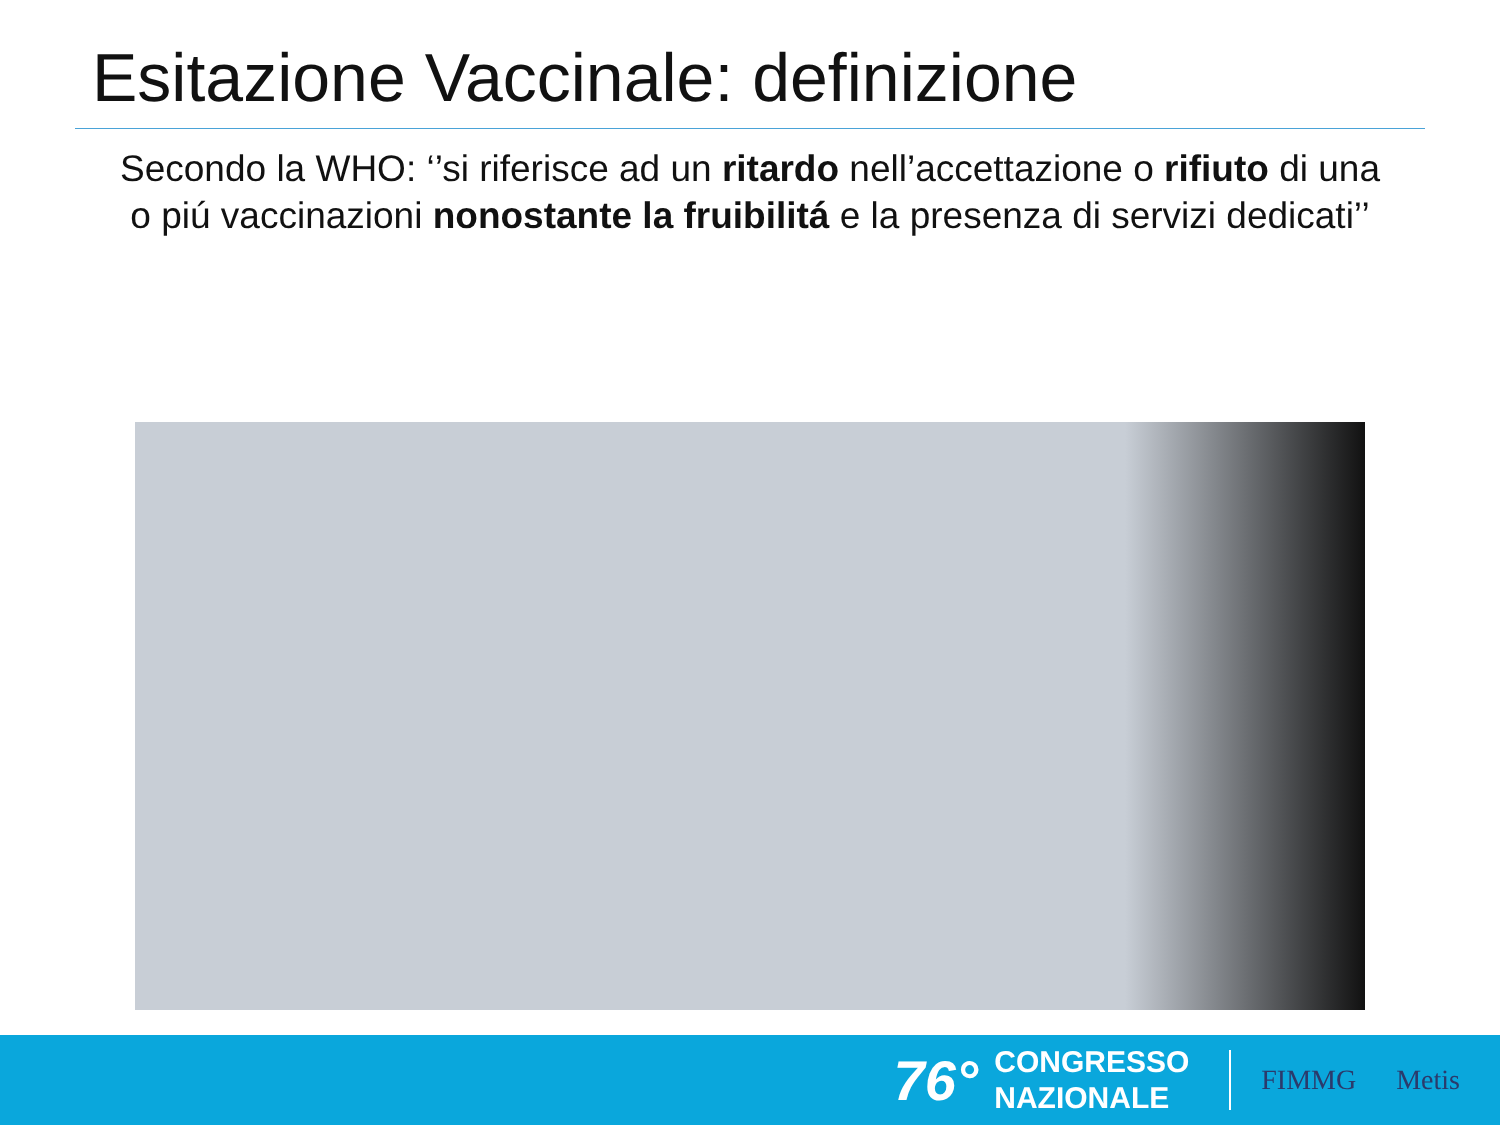Esitazione Vaccinale: definizione
Secondo la WHO: ‘’si riferisce ad un ritardo nell’accettazione o rifiuto di una o piú vaccinazioni nonostante la fruibilitá e la presenza di servizi dedicati’’
76°
CONGRESSO
NAZIONALE
FIMMG Metis